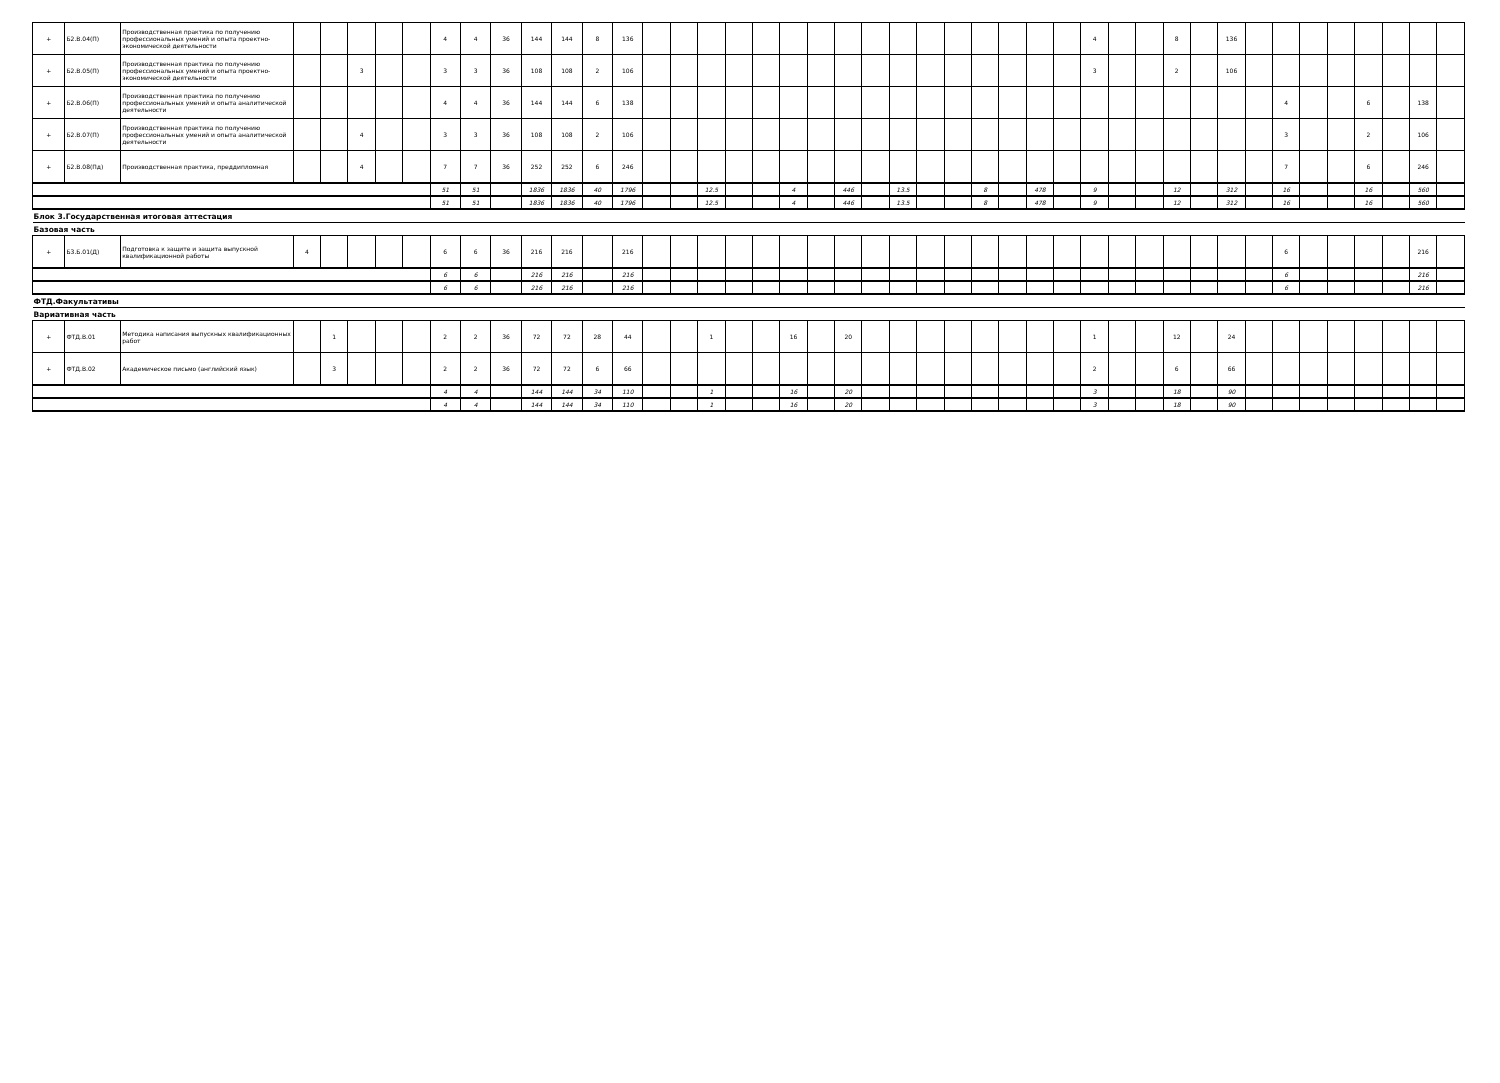| + | Б2.В.04(П) | Производственная практика по получению профессиональных умений и опыта проектно-экономической деятельности | | | | | | 4 | 4 | 36 | 144 | 144 | 8 | 136 | | | | | | | | | | | | | | | | | 4 | | | 8 | | 136 | | | | | | | | |
| + | Б2.В.05(П) | Производственная практика по получению профессиональных умений и опыта проектно-экономической деятельности | | | 3 | | | 3 | 3 | 36 | 108 | 108 | 2 | 106 | | | | | | | | | | | | | | | | | 3 | | | 2 | | 106 | | | | | | | | |
| + | Б2.В.06(П) | Производственная практика по получению профессиональных умений и опыта аналитической деятельности | | | | | | 4 | 4 | 36 | 144 | 144 | 6 | 138 | | | | | | | | | | | | | | | | | | | | | | | | 4 | | | 6 | | 138 | |
| + | Б2.В.07(П) | Производственная практика по получению профессиональных умений и опыта аналитической деятельности | | | 4 | | | 3 | 3 | 36 | 108 | 108 | 2 | 106 | | | | | | | | | | | | | | | | | | | | | | | | 3 | | | 2 | | 106 | |
| + | Б2.В.08(Пд) | Производственная практика, преддипломная | | | 4 | | | 7 | 7 | 36 | 252 | 252 | 6 | 246 | | | | | | | | | | | | | | | | | | | | | | | | 7 | | | 6 | | 246 | |
| | | | | | | | | 51 | 51 | | 1836 | 1836 | 40 | 1796 | | | 12.5 | | | 4 | | 446 | | 13.5 | | | 8 | | 478 | | 9 | | | 12 | | 312 | | 16 | | | 16 | | 560 | |
| | | | | | | | | 51 | 51 | | 1836 | 1836 | 40 | 1796 | | | 12.5 | | | 4 | | 446 | | 13.5 | | | 8 | | 478 | | 9 | | | 12 | | 312 | | 16 | | | 16 | | 560 | |
| Блок 3.Государственная итоговая аттестация | | | | | | | | | | | | | | | | | | | | | | | | | | | | | | | | | | | | | | | | | | | | |
| Базовая часть | | | | | | | | | | | | | | | | | | | | | | | | | | | | | | | | | | | | | | | | | | | | |
| + | Б3.Б.01(Д) | Подготовка к защите и защита выпускной квалификационной работы | 4 | | | | | 6 | 6 | 36 | 216 | 216 | | 216 | | | | | | | | | | | | | | | | | | | | | | | | 6 | | | | | 216 | |
| | | | | | | | | 6 | 6 | | 216 | 216 | | 216 | | | | | | | | | | | | | | | | | | | | | | | | 6 | | | | | 216 | |
| | | | | | | | | 6 | 6 | | 216 | 216 | | 216 | | | | | | | | | | | | | | | | | | | | | | | | 6 | | | | | 216 | |
| ФТД.Факультативы | | | | | | | | | | | | | | | | | | | | | | | | | | | | | | | | | | | | | | | | | | | | |
| Вариативная часть | | | | | | | | | | | | | | | | | | | | | | | | | | | | | | | | | | | | | | | | | | | | |
| + | ФТД.В.01 | Методика написания выпускных квалификационных работ | | 1 | | | | 2 | 2 | 36 | 72 | 72 | 28 | 44 | | | 1 | | | 16 | | 20 | | | | | | | | | 1 | | | 12 | | 24 | | | | | | | | |
| + | ФТД.В.02 | Академическое письмо (английский язык) | | 3 | | | | 2 | 2 | 36 | 72 | 72 | 6 | 66 | | | | | | | | | | | | | | | | | 2 | | | 6 | | 66 | | | | | | | | |
| | | | | | | | | 4 | 4 | | 144 | 144 | 34 | 110 | | | 1 | | | 16 | | 20 | | | | | | | | | 3 | | | 18 | | 90 | | | | | | | | |
| | | | | | | | | 4 | 4 | | 144 | 144 | 34 | 110 | | | 1 | | | 16 | | 20 | | | | | | | | | 3 | | | 18 | | 90 | | | | | | | | |